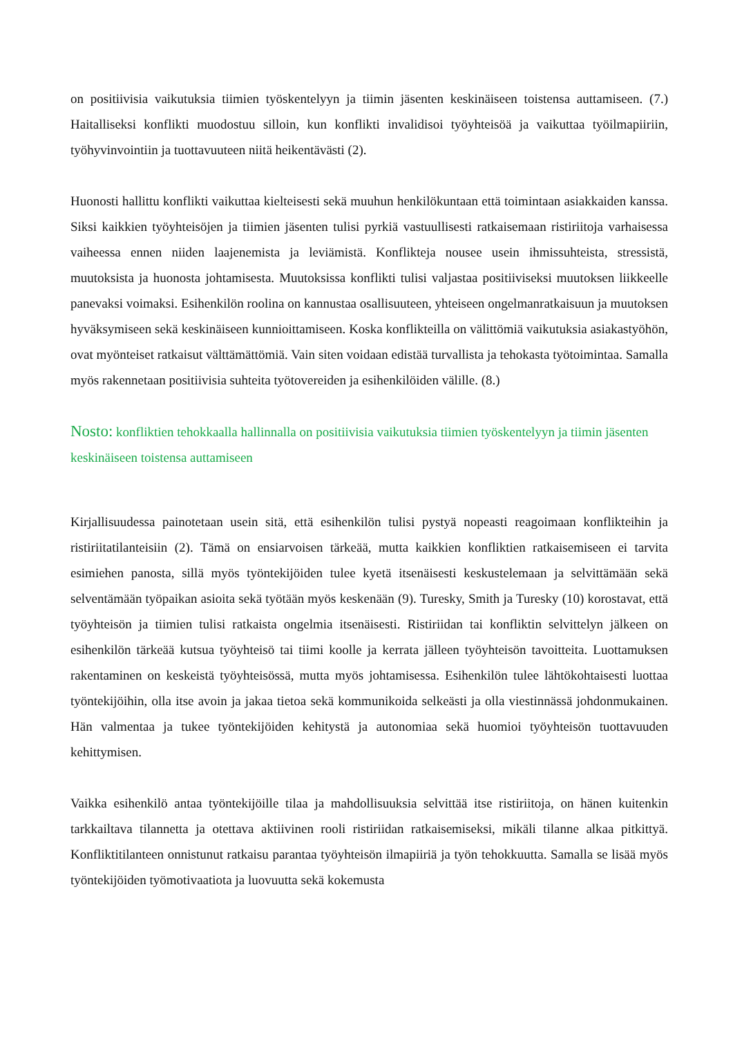on positiivisia vaikutuksia tiimien työskentelyyn ja tiimin jäsenten keskinäiseen toistensa auttamiseen. (7.) Haitalliseksi konflikti muodostuu silloin, kun konflikti invalidisoi työyhteisöä ja vaikuttaa työilmapiiriin, työhyvinvointiin ja tuottavuuteen niitä heikentävästi (2).
Huonosti hallittu konflikti vaikuttaa kielteisesti sekä muuhun henkilökuntaan että toimintaan asiakkaiden kanssa. Siksi kaikkien työyhteisöjen ja tiimien jäsenten tulisi pyrkiä vastuullisesti ratkaisemaan ristiriitoja varhaisessa vaiheessa ennen niiden laajenemista ja leviämistä. Konflikteja nousee usein ihmissuhteista, stressistä, muutoksista ja huonosta johtamisesta. Muutoksissa konflikti tulisi valjastaa positiiviseksi muutoksen liikkeelle panevaksi voimaksi. Esihenkilön roolina on kannustaa osallisuuteen, yhteiseen ongelmanratkaisuun ja muutoksen hyväksymiseen sekä keskinäiseen kunnioittamiseen. Koska konflikteilla on välittömiä vaikutuksia asiakastyöhön, ovat myönteiset ratkaisut välttämättömiä. Vain siten voidaan edistää turvallista ja tehokasta työtoimintaa. Samalla myös rakennetaan positiivisia suhteita työtovereiden ja esihenkilöiden välille. (8.)
Nosto: konfliktien tehokkaalla hallinnalla on positiivisia vaikutuksia tiimien työskentelyyn ja tiimin jäsenten keskinäiseen toistensa auttamiseen
Kirjallisuudessa painotetaan usein sitä, että esihenkilön tulisi pystyä nopeasti reagoimaan konflikteihin ja ristiriitatilanteisiin (2). Tämä on ensiarvoisen tärkeää, mutta kaikkien konfliktien ratkaisemiseen ei tarvita esimiehen panosta, sillä myös työntekijöiden tulee kyetä itsenäisesti keskustelemaan ja selvittämään sekä selventämään työpaikan asioita sekä työtään myös keskenään (9). Turesky, Smith ja Turesky (10) korostavat, että työyhteisön ja tiimien tulisi ratkaista ongelmia itsenäisesti. Ristiriidan tai konfliktin selvittelyn jälkeen on esihenkilön tärkeää kutsua työyhteisö tai tiimi koolle ja kerrata jälleen työyhteisön tavoitteita. Luottamuksen rakentaminen on keskeistä työyhteisössä, mutta myös johtamisessa. Esihenkilön tulee lähtökohtaisesti luottaa työntekijöihin, olla itse avoin ja jakaa tietoa sekä kommunikoida selkeästi ja olla viestinnässä johdonmukainen. Hän valmentaa ja tukee työntekijöiden kehitystä ja autonomiaa sekä huomioi työyhteisön tuottavuuden kehittymisen.
Vaikka esihenkilö antaa työntekijöille tilaa ja mahdollisuuksia selvittää itse ristiriitoja, on hänen kuitenkin tarkkailtava tilannetta ja otettava aktiivinen rooli ristiriidan ratkaisemiseksi, mikäli tilanne alkaa pitkittyä. Konfliktitilanteen onnistunut ratkaisu parantaa työyhteisön ilmapiiriä ja työn tehokkuutta. Samalla se lisää myös työntekijöiden työmotivaatiota ja luovuutta sekä kokemusta